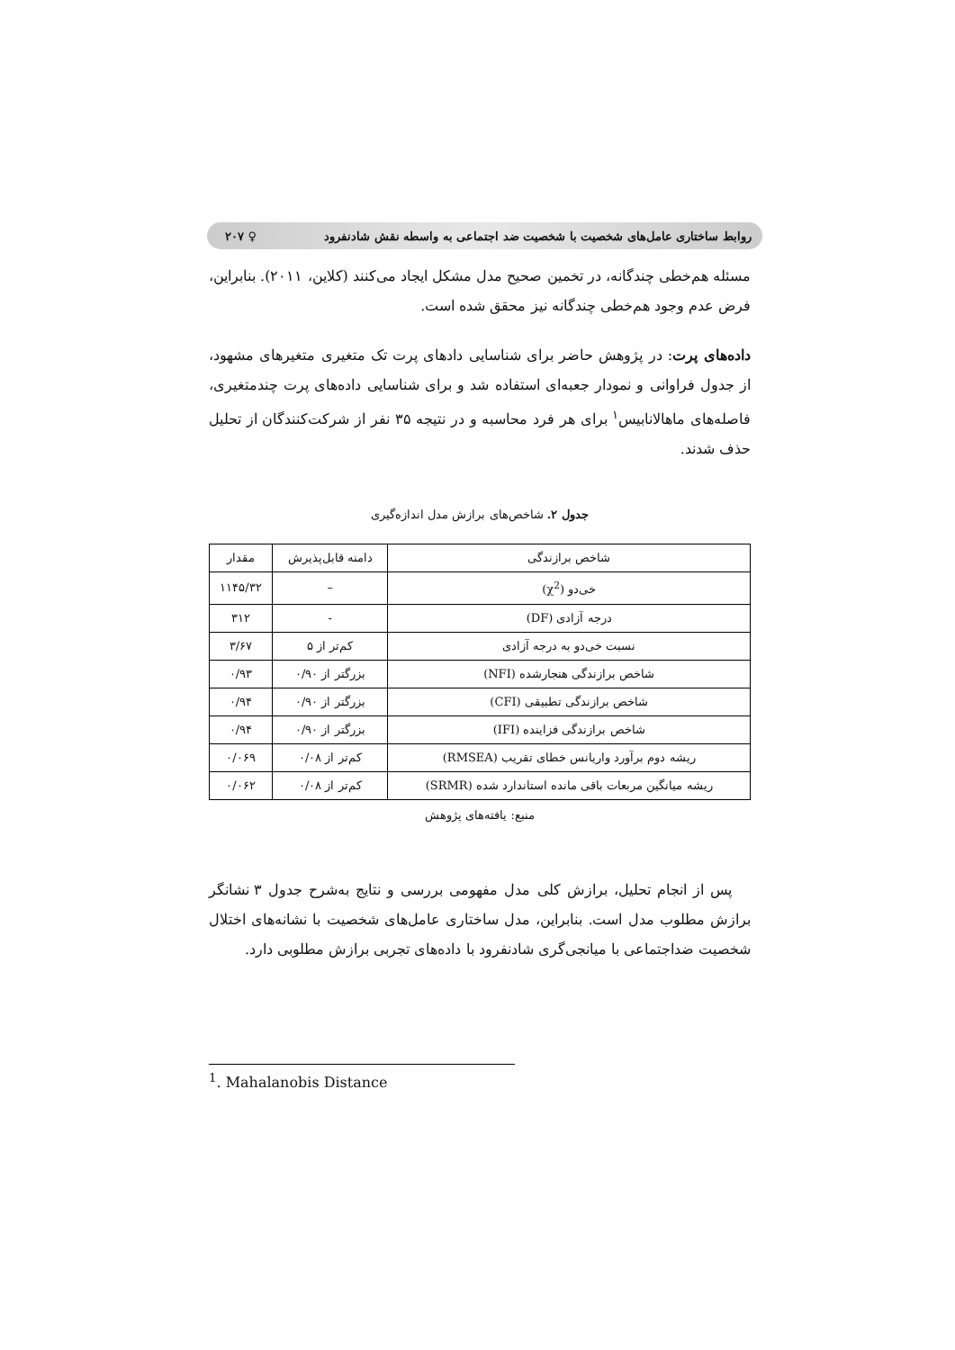روابط ساختاری عامل‌های شخصیت با شخصیت ضد اجتماعی به واسطه نقش شادنفرود ♀ ۲۰۷
مسئله هم‌خطی چندگانه، در تخمین صحیح مدل مشکل ایجاد می‌کنند (کلاین، ۲۰۱۱). بنابراین، فرض عدم وجود هم‌خطی چندگانه نیز محقق شده است.
داده‌های پرت: در پژوهش حاضر برای شناسایی دادهای پرت تک متغیری متغیرهای مشهود، از جدول فراوانی و نمودار جعبه‌ای استفاده شد و برای شناسایی داده‌های پرت چندمتغیری، فاصله‌های ماهالانابیس<sup>۱</sup> برای هر فرد محاسبه و در نتیجه ۳۵ نفر از شرکت‌کنندگان از تحلیل حذف شدند.
جدول ۲. شاخص‌های برازش مدل اندازه‌گیری
| شاخص برازندگی | دامنه قابل‌پذیرش | مقدار |
| --- | --- | --- |
| خی‌دو (χ<sup>2</sup>) | – | ۱۱۴۵/۳۲ |
| درجه آزادی (DF) | - | ۳۱۲ |
| نسبت خی‌دو به درجه آزادی | کم‌تر از ۵ | ۳/۶۷ |
| شاخص برازندگی هنجارشده (NFI) | بزرگتر از ۰/۹۰ | ۰/۹۳ |
| شاخص برازندگی تطبیقی (CFI) | بزرگتر از ۰/۹۰ | ۰/۹۴ |
| شاخص برازندگی فزاینده (IFI) | بزرگتر از ۰/۹۰ | ۰/۹۴ |
| ریشه دوم برآورد واریانس خطای تقریب (RMSEA) | کم‌تر از ۰/۰۸ | ۰/۰۶۹ |
| ریشه میانگین مربعات باقی مانده استاندارد شده (SRMR) | کم‌تر از ۰/۰۸ | ۰/۰۶۲ |
منبع: یافته‌های پژوهش
پس از انجام تحلیل، برازش کلی مدل مفهومی بررسی و نتایج به‌شرح جدول ۳ نشانگر برازش مطلوب مدل است. بنابراین، مدل ساختاری عامل‌های شخصیت با نشانه‌های اختلال شخصیت ضداجتماعی با میانجی‌گری شادنفرود با داده‌های تجربی برازش مطلوبی دارد.
<sup>1</sup>. Mahalanobis Distance